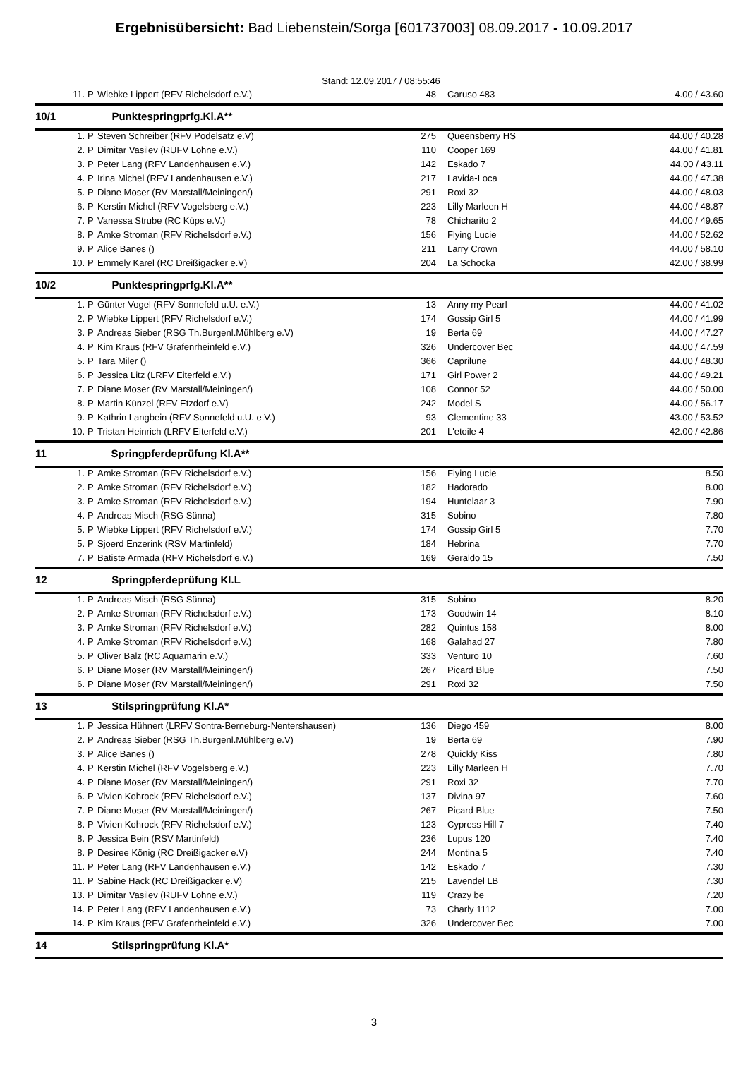Ergebnisübersicht: Bad Liebenstein/Sorga [601737003] 08.09.2017 - 10.09.2017
Stand: 12.09.2017 / 08:55:46
| 11. | P | Wiebke Lippert (RFV Richelsdorf e.V.) | 48 | Caruso 483 | 4.00 / 43.60 |
| 10/1 Punktespringprfg.Kl.A** | | | | | |
| 1. | P | Steven Schreiber (RFV Podelsatz e.V) | 275 | Queensberry HS | 44.00 / 40.28 |
| 2. | P | Dimitar Vasilev (RUFV Lohne e.V.) | 110 | Cooper 169 | 44.00 / 41.81 |
| 3. | P | Peter Lang (RFV Landenhausen e.V.) | 142 | Eskado 7 | 44.00 / 43.11 |
| 4. | P | Irina Michel (RFV Landenhausen e.V.) | 217 | Lavida-Loca | 44.00 / 47.38 |
| 5. | P | Diane Moser (RV Marstall/Meiningen/) | 291 | Roxi 32 | 44.00 / 48.03 |
| 6. | P | Kerstin Michel (RFV Vogelsberg e.V.) | 223 | Lilly Marleen H | 44.00 / 48.87 |
| 7. | P | Vanessa Strube (RC Küps e.V.) | 78 | Chicharito 2 | 44.00 / 49.65 |
| 8. | P | Amke Stroman (RFV Richelsdorf e.V.) | 156 | Flying Lucie | 44.00 / 52.62 |
| 9. | P | Alice Banes () | 211 | Larry Crown | 44.00 / 58.10 |
| 10. | P | Emmely Karel (RC Dreißigacker e.V) | 204 | La Schocka | 42.00 / 38.99 |
| 10/2 Punktespringprfg.Kl.A** | | | | | |
| 1. | P | Günter Vogel (RFV Sonnefeld u.U. e.V.) | 13 | Anny my Pearl | 44.00 / 41.02 |
| 2. | P | Wiebke Lippert (RFV Richelsdorf e.V.) | 174 | Gossip Girl 5 | 44.00 / 41.99 |
| 3. | P | Andreas Sieber (RSG Th.Burgenl.Mühlberg e.V) | 19 | Berta 69 | 44.00 / 47.27 |
| 4. | P | Kim Kraus (RFV Grafenrheinfeld e.V.) | 326 | Undercover Bec | 44.00 / 47.59 |
| 5. | P | Tara Miler () | 366 | Caprilune | 44.00 / 48.30 |
| 6. | P | Jessica Litz (LRFV Eiterfeld e.V.) | 171 | Girl Power 2 | 44.00 / 49.21 |
| 7. | P | Diane Moser (RV Marstall/Meiningen/) | 108 | Connor 52 | 44.00 / 50.00 |
| 8. | P | Martin Künzel (RFV Etzdorf e.V) | 242 | Model S | 44.00 / 56.17 |
| 9. | P | Kathrin Langbein (RFV Sonnefeld u.U. e.V.) | 93 | Clementine 33 | 43.00 / 53.52 |
| 10. | P | Tristan Heinrich (LRFV Eiterfeld e.V.) | 201 | L'etoile 4 | 42.00 / 42.86 |
| 11 Springpferdeprüfung Kl.A** | | | | | |
| 1. | P | Amke Stroman (RFV Richelsdorf e.V.) | 156 | Flying Lucie | 8.50 |
| 2. | P | Amke Stroman (RFV Richelsdorf e.V.) | 182 | Hadorado | 8.00 |
| 3. | P | Amke Stroman (RFV Richelsdorf e.V.) | 194 | Huntelaar 3 | 7.90 |
| 4. | P | Andreas Misch (RSG Sünna) | 315 | Sobino | 7.80 |
| 5. | P | Wiebke Lippert (RFV Richelsdorf e.V.) | 174 | Gossip Girl 5 | 7.70 |
| 5. | P | Sjoerd Enzerink (RSV Martinfeld) | 184 | Hebrina | 7.70 |
| 7. | P | Batiste Armada (RFV Richelsdorf e.V.) | 169 | Geraldo 15 | 7.50 |
| 12 Springpferdeprüfung Kl.L | | | | | |
| 1. | P | Andreas Misch (RSG Sünna) | 315 | Sobino | 8.20 |
| 2. | P | Amke Stroman (RFV Richelsdorf e.V.) | 173 | Goodwin 14 | 8.10 |
| 3. | P | Amke Stroman (RFV Richelsdorf e.V.) | 282 | Quintus 158 | 8.00 |
| 4. | P | Amke Stroman (RFV Richelsdorf e.V.) | 168 | Galahad 27 | 7.80 |
| 5. | P | Oliver Balz (RC Aquamarin e.V.) | 333 | Venturo 10 | 7.60 |
| 6. | P | Diane Moser (RV Marstall/Meiningen/) | 267 | Picard Blue | 7.50 |
| 6. | P | Diane Moser (RV Marstall/Meiningen/) | 291 | Roxi 32 | 7.50 |
| 13 Stilspringprüfung Kl.A* | | | | | |
| 1. | P | Jessica Hühnert (LRFV Sontra-Berneburg-Nentershausen) | 136 | Diego 459 | 8.00 |
| 2. | P | Andreas Sieber (RSG Th.Burgenl.Mühlberg e.V) | 19 | Berta 69 | 7.90 |
| 3. | P | Alice Banes () | 278 | Quickly Kiss | 7.80 |
| 4. | P | Kerstin Michel (RFV Vogelsberg e.V.) | 223 | Lilly Marleen H | 7.70 |
| 4. | P | Diane Moser (RV Marstall/Meiningen/) | 291 | Roxi 32 | 7.70 |
| 6. | P | Vivien Kohrock (RFV Richelsdorf e.V.) | 137 | Divina 97 | 7.60 |
| 7. | P | Diane Moser (RV Marstall/Meiningen/) | 267 | Picard Blue | 7.50 |
| 8. | P | Vivien Kohrock (RFV Richelsdorf e.V.) | 123 | Cypress Hill 7 | 7.40 |
| 8. | P | Jessica Bein (RSV Martinfeld) | 236 | Lupus 120 | 7.40 |
| 8. | P | Desiree König (RC Dreißigacker e.V) | 244 | Montina 5 | 7.40 |
| 11. | P | Peter Lang (RFV Landenhausen e.V.) | 142 | Eskado 7 | 7.30 |
| 11. | P | Sabine Hack (RC Dreißigacker e.V) | 215 | Lavendel LB | 7.30 |
| 13. | P | Dimitar Vasilev (RUFV Lohne e.V.) | 119 | Crazy be | 7.20 |
| 14. | P | Peter Lang (RFV Landenhausen e.V.) | 73 | Charly 1112 | 7.00 |
| 14. | P | Kim Kraus (RFV Grafenrheinfeld e.V.) | 326 | Undercover Bec | 7.00 |
| 14 Stilspringprüfung Kl.A* | | | | | |
3